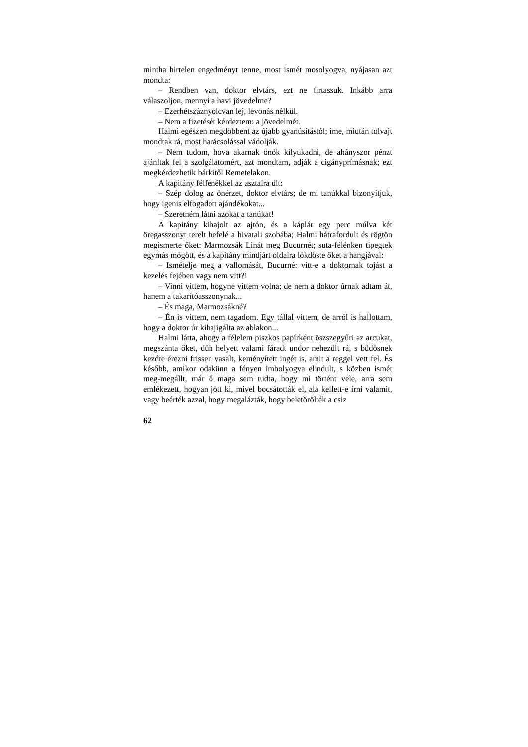mintha hirtelen engedményt tenne, most ismét mosolyog­va, nyájasan azt mondta:
– Rendben van, doktor elvtárs, ezt ne firtassuk. Inkább arra válaszoljon, mennyi a havi jövedelme?
– Ezerhétszáznyolcvan lej, levonás nélkül.
– Nem a fizetését kérdeztem: a jövedelmét.
Halmi egészen megdöbbent az újabb gyanúsítástól; íme, miután tolvajt mondtak rá, most harácsolással vá­dolják.
– Nem tudom, hova akarnak önök kilyukadni, de ahányszor pénzt ajánltak fel a szolgálatomért, azt mond­tam, adják a cigányprímásnak; ezt megkérdezhetik bárki­től Remetelakon.
A kapitány félfenékkel az asztalra ült:
– Szép dolog az önérzet, doktor elvtárs; de mi tanúkkal bizonyítjuk, hogy igenis elfogadott ajándékokat...
– Szeretném látni azokat a tanúkat!
A kapitány kihajolt az ajtón, és a káplár egy perc múlva két öregasszonyt terelt befelé a hivatali szobába; Halmi hátrafordult és rögtön megismerte őket: Mar­mozsák Linát meg Bucurnét; suta-félénken tipegtek egy­más mögött, és a kapitány mindjárt oldalra lökdöste őket a hangjával:
– Ismételje meg a vallomását, Bucurné: vitt-e a doktornak tojást a kezelés fejében vagy nem vitt?!
– Vinni vittem, hogyne vittem volna; de nem a doktor úrnak adtam át, hanem a takarítóasszonynak...
– És maga, Marmozsákné?
– Én is vittem, nem tagadom. Egy tállal vittem, de arról is hallottam, hogy a doktor úr kihajigálta az abla­kon...
Halmi látta, ahogy a félelem piszkos papírként ösz­szegyűri az arcukat, megszánta őket, düh helyett valami fáradt undor nehezült rá, s büdösnek kezdte érezni fris­sen vasalt, keményített ingét is, amit a reggel vett fel. És később, amikor odakünn a fényen imbolyogva elindult, s közben ismét meg-megállt, már ő maga sem tudta, hogy mi történt vele, arra sem emlékezett, hogyan jött ki, mivel bocsátották el, alá kellett-e írni valamit, vagy beérték azzal, hogy megalázták, hogy beletörölték a csiz­
62